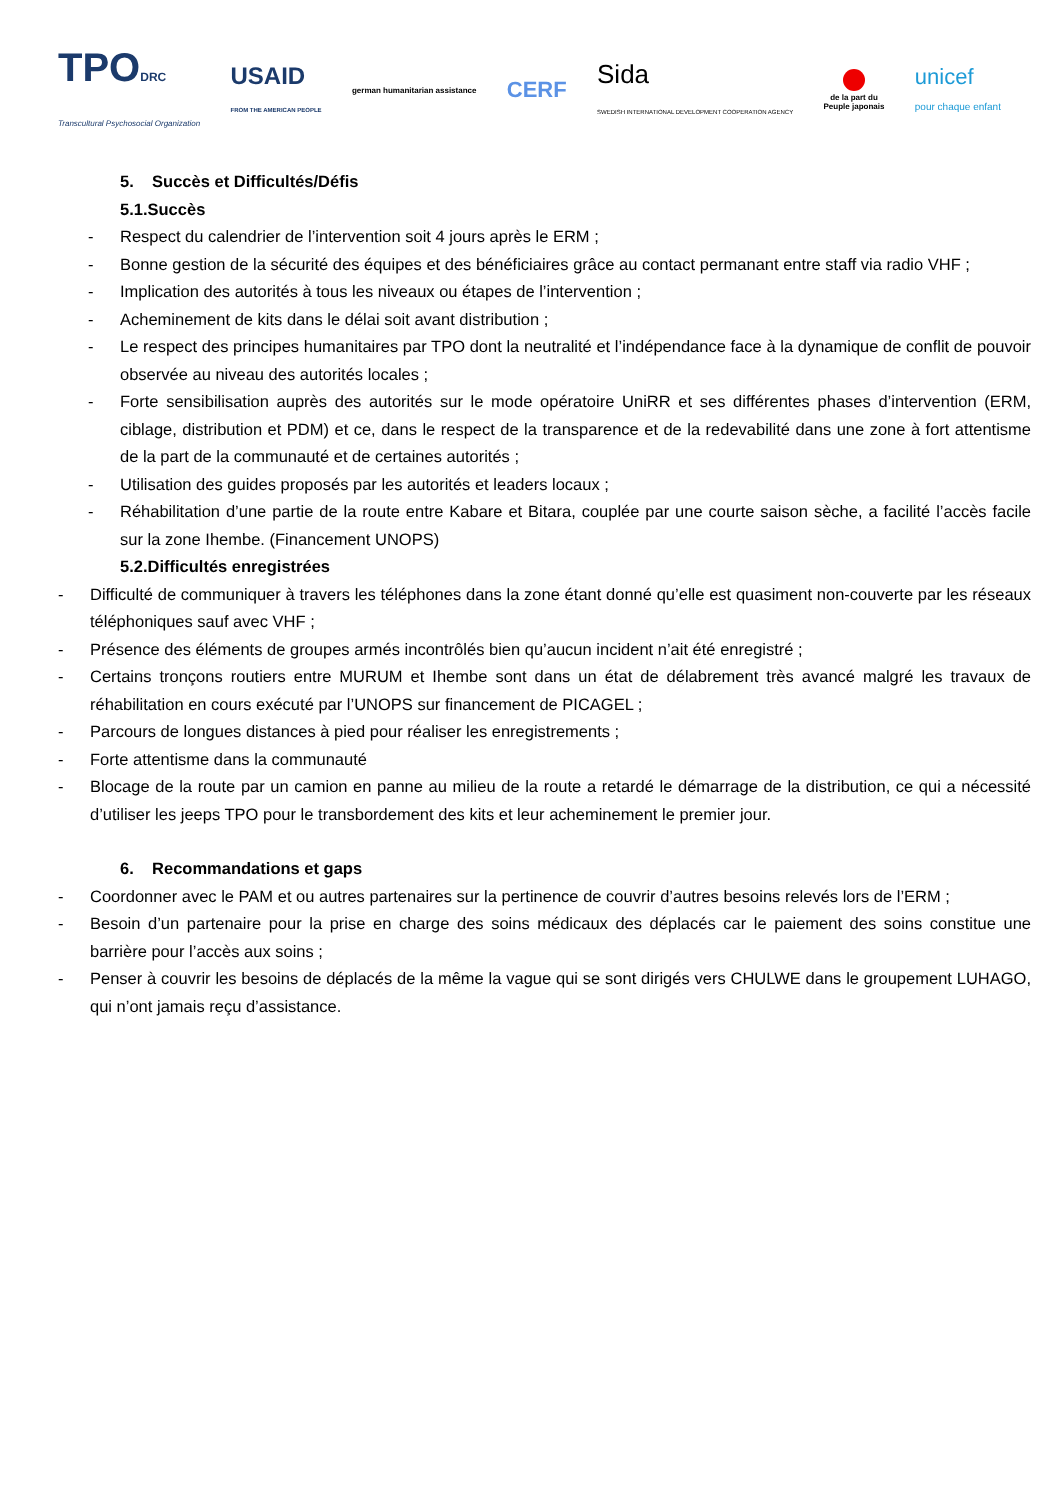TPODRC
Transcultural Psychosocial Organization
USAID
FROM THE AMERICAN PEOPLE
german humanitarian assistance
CERF
Sida
SWEDISH INTERNATIONAL DEVELOPMENT COOPERATION AGENCY
de la part du
Peuple japonais
unicef
pour chaque enfant
5. Succès et Difficultés/Défis
5.1.Succès
- Respect du calendrier de l’intervention soit 4 jours après le ERM ;
- Bonne gestion de la sécurité des équipes et des bénéficiaires grâce au contact permanant entre staff via radio VHF ;
- Implication des autorités à tous les niveaux ou étapes de l’intervention ;
- Acheminement de kits dans le délai soit avant distribution ;
- Le respect des principes humanitaires par TPO dont la neutralité et l’indépendance face à la dynamique de conflit de pouvoir observée au niveau des autorités locales ;
- Forte sensibilisation auprès des autorités sur le mode opératoire UniRR et ses différentes phases d’intervention (ERM, ciblage, distribution et PDM) et ce, dans le respect de la transparence et de la redevabilité dans une zone à fort attentisme de la part de la communauté et de certaines autorités ;
- Utilisation des guides proposés par les autorités et leaders locaux ;
- Réhabilitation d’une partie de la route entre Kabare et Bitara, couplée par une courte saison sèche, a facilité l’accès facile sur la zone Ihembe. (Financement UNOPS)
5.2.Difficultés enregistrées
- Difficulté de communiquer à travers les téléphones dans la zone étant donné qu’elle est quasiment non-couverte par les réseaux téléphoniques sauf avec VHF ;
- Présence des éléments de groupes armés incontrôlés bien qu’aucun incident n’ait été enregistré ;
- Certains tronçons routiers entre MURUM et Ihembe sont dans un état de délabrement très avancé malgré les travaux de réhabilitation en cours exécuté par l’UNOPS sur financement de PICAGEL ;
- Parcours de longues distances à pied pour réaliser les enregistrements ;
- Forte attentisme dans la communauté
- Blocage de la route par un camion en panne au milieu de la route a retardé le démarrage de la distribution, ce qui a nécessité d’utiliser les jeeps TPO pour le transbordement des kits et leur acheminement le premier jour.
6. Recommandations et gaps
- Coordonner avec le PAM et ou autres partenaires sur la pertinence de couvrir d’autres besoins relevés lors de l’ERM ;
- Besoin d’un partenaire pour la prise en charge des soins médicaux des déplacés car le paiement des soins constitue une barrière pour l’accès aux soins ;
- Penser à couvrir les besoins de déplacés de la même la vague qui se sont dirigés vers CHULWE dans le groupement LUHAGO, qui n’ont jamais reçu d’assistance.